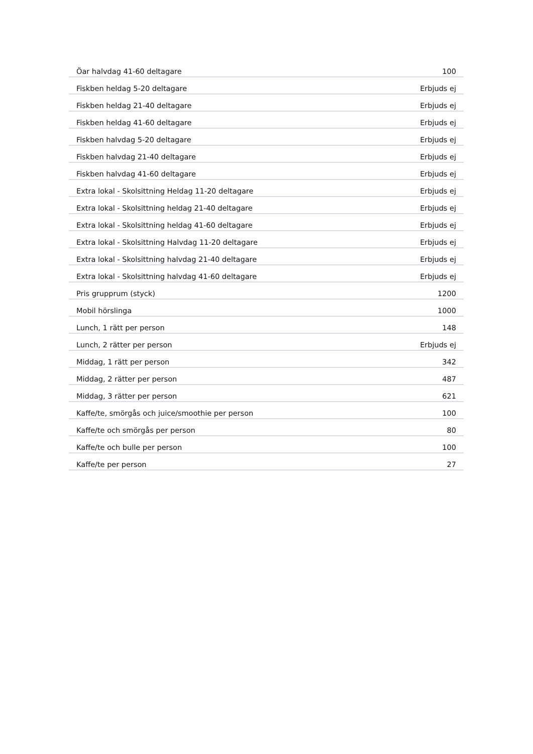| Öar halvdag 41-60 deltagare | 100 |
| Fiskben heldag 5-20 deltagare | Erbjuds ej |
| Fiskben heldag 21-40 deltagare | Erbjuds ej |
| Fiskben heldag 41-60 deltagare | Erbjuds ej |
| Fiskben halvdag 5-20 deltagare | Erbjuds ej |
| Fiskben halvdag 21-40 deltagare | Erbjuds ej |
| Fiskben halvdag 41-60 deltagare | Erbjuds ej |
| Extra lokal - Skolsittning Heldag 11-20 deltagare | Erbjuds ej |
| Extra lokal - Skolsittning heldag 21-40 deltagare | Erbjuds ej |
| Extra lokal - Skolsittning heldag 41-60 deltagare | Erbjuds ej |
| Extra lokal - Skolsittning Halvdag 11-20 deltagare | Erbjuds ej |
| Extra lokal - Skolsittning halvdag 21-40 deltagare | Erbjuds ej |
| Extra lokal - Skolsittning halvdag 41-60 deltagare | Erbjuds ej |
| Pris grupprum (styck) | 1200 |
| Mobil hörslinga | 1000 |
| Lunch, 1 rätt per person | 148 |
| Lunch, 2 rätter per person | Erbjuds ej |
| Middag, 1 rätt per person | 342 |
| Middag, 2 rätter per person | 487 |
| Middag, 3 rätter per person | 621 |
| Kaffe/te, smörgås och juice/smoothie per person | 100 |
| Kaffe/te och smörgås per person | 80 |
| Kaffe/te och bulle per person | 100 |
| Kaffe/te per person | 27 |